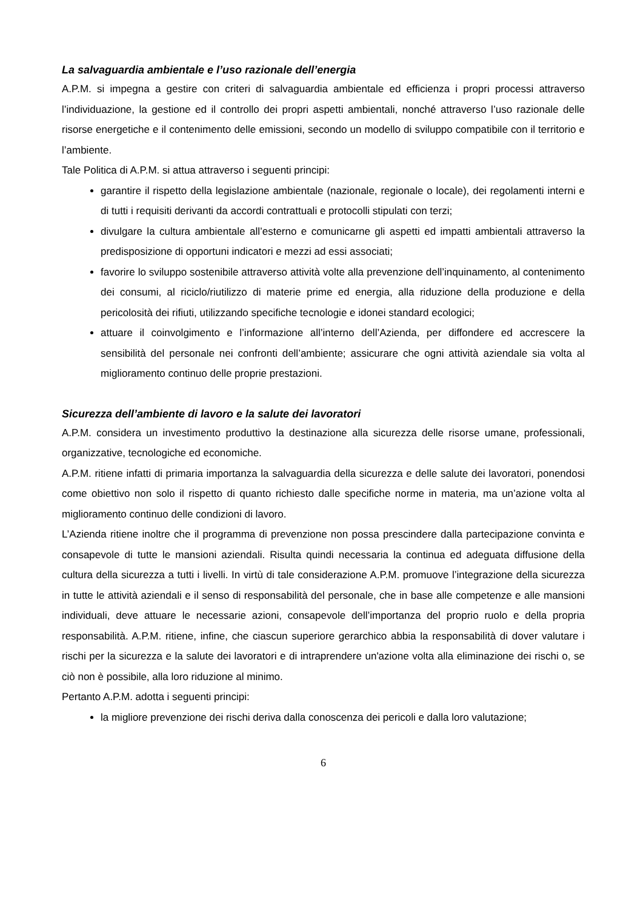La salvaguardia ambientale e l’uso razionale dell’energia
A.P.M. si impegna a gestire con criteri di salvaguardia ambientale ed efficienza i propri processi attraverso l’individuazione, la gestione ed il controllo dei propri aspetti ambientali, nonché attraverso l’uso razionale delle risorse energetiche e il contenimento delle emissioni, secondo un modello di sviluppo compatibile con il territorio e l’ambiente.
Tale Politica di A.P.M. si attua attraverso i seguenti principi:
garantire il rispetto della legislazione ambientale (nazionale, regionale o locale), dei regolamenti interni e di tutti i requisiti derivanti da accordi contrattuali e protocolli stipulati con terzi;
divulgare la cultura ambientale all’esterno e comunicarne gli aspetti ed impatti ambientali attraverso la predisposizione di opportuni indicatori e mezzi ad essi associati;
favorire lo sviluppo sostenibile attraverso attività volte alla prevenzione dell’inquinamento, al contenimento dei consumi, al riciclo/riutilizzo di materie prime ed energia, alla riduzione della produzione e della pericolosità dei rifiuti, utilizzando specifiche tecnologie e idonei standard ecologici;
attuare il coinvolgimento e l’informazione all’interno dell’Azienda, per diffondere ed accrescere la sensibilità del personale nei confronti dell’ambiente; assicurare che ogni attività aziendale sia volta al miglioramento continuo delle proprie prestazioni.
Sicurezza dell’ambiente di lavoro e la salute dei lavoratori
A.P.M. considera un investimento produttivo la destinazione alla sicurezza delle risorse umane, professionali, organizzative, tecnologiche ed economiche.
A.P.M. ritiene infatti di primaria importanza la salvaguardia della sicurezza e delle salute dei lavoratori, ponendosi come obiettivo non solo il rispetto di quanto richiesto dalle specifiche norme in materia, ma un’azione volta al miglioramento continuo delle condizioni di lavoro.
L’Azienda ritiene inoltre che il programma di prevenzione non possa prescindere dalla partecipazione convinta e consapevole di tutte le mansioni aziendali. Risulta quindi necessaria la continua ed adeguata diffusione della cultura della sicurezza a tutti i livelli. In virtù di tale considerazione A.P.M. promuove l’integrazione della sicurezza in tutte le attività aziendali e il senso di responsabilità del personale, che in base alle competenze e alle mansioni individuali, deve attuare le necessarie azioni, consapevole dell’importanza del proprio ruolo e della propria responsabilità. A.P.M. ritiene, infine, che ciascun superiore gerarchico abbia la responsabilità di dover valutare i rischi per la sicurezza e la salute dei lavoratori e di intraprendere un'azione volta alla eliminazione dei rischi o, se ciò non è possibile, alla loro riduzione al minimo.
Pertanto A.P.M. adotta i seguenti principi:
la migliore prevenzione dei rischi deriva dalla conoscenza dei pericoli e dalla loro valutazione;
6